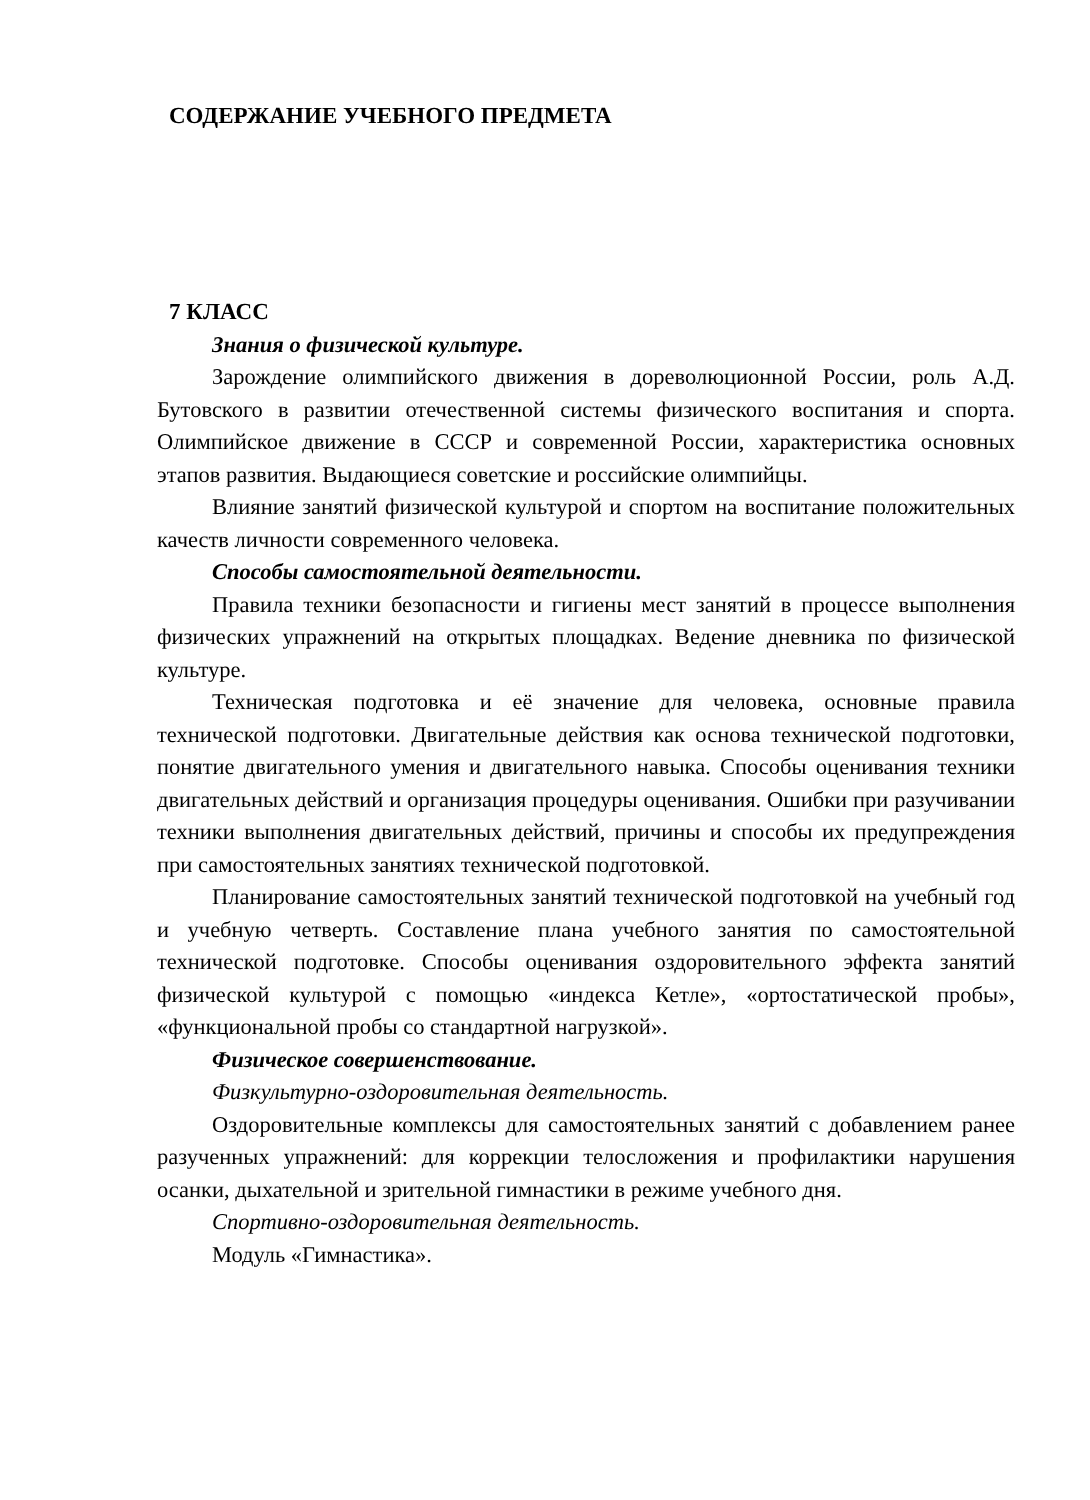СОДЕРЖАНИЕ УЧЕБНОГО ПРЕДМЕТА
7 КЛАСС
Знания о физической культуре.
Зарождение олимпийского движения в дореволюционной России, роль А.Д. Бутовского в развитии отечественной системы физического воспитания и спорта. Олимпийское движение в СССР и современной России, характеристика основных этапов развития. Выдающиеся советские и российские олимпийцы.
Влияние занятий физической культурой и спортом на воспитание положительных качеств личности современного человека.
Способы самостоятельной деятельности.
Правила техники безопасности и гигиены мест занятий в процессе выполнения физических упражнений на открытых площадках. Ведение дневника по физической культуре.
Техническая подготовка и её значение для человека, основные правила технической подготовки. Двигательные действия как основа технической подготовки, понятие двигательного умения и двигательного навыка. Способы оценивания техники двигательных действий и организация процедуры оценивания. Ошибки при разучивании техники выполнения двигательных действий, причины и способы их предупреждения при самостоятельных занятиях технической подготовкой.
Планирование самостоятельных занятий технической подготовкой на учебный год и учебную четверть. Составление плана учебного занятия по самостоятельной технической подготовке. Способы оценивания оздоровительного эффекта занятий физической культурой с помощью «индекса Кетле», «ортостатической пробы», «функциональной пробы со стандартной нагрузкой».
Физическое совершенствование.
Физкультурно-оздоровительная деятельность.
Оздоровительные комплексы для самостоятельных занятий с добавлением ранее разученных упражнений: для коррекции телосложения и профилактики нарушения осанки, дыхательной и зрительной гимнастики в режиме учебного дня.
Спортивно-оздоровительная деятельность.
Модуль «Гимнастика».